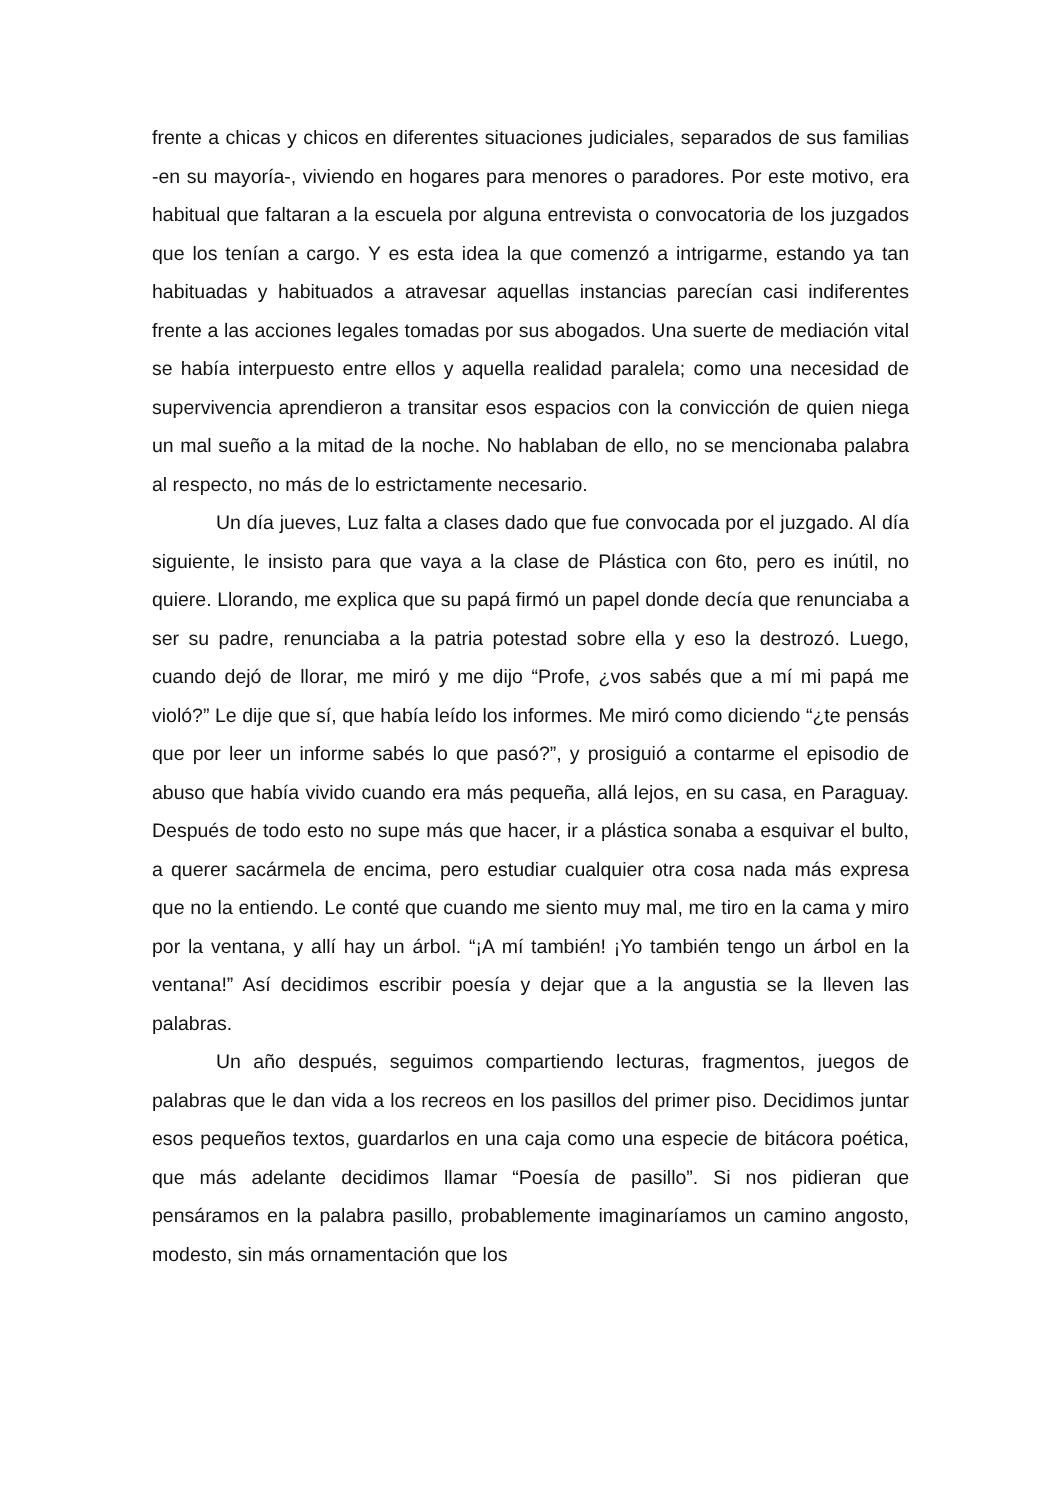frente a chicas y chicos en diferentes situaciones judiciales, separados de sus familias -en su mayoría-, viviendo en hogares para menores o paradores. Por este motivo, era habitual que faltaran a la escuela por alguna entrevista o convocatoria de los juzgados que los tenían a cargo. Y es esta idea la que comenzó a intrigarme, estando ya tan habituadas y habituados a atravesar aquellas instancias parecían casi indiferentes frente a las acciones legales tomadas por sus abogados. Una suerte de mediación vital se había interpuesto entre ellos y aquella realidad paralela; como una necesidad de supervivencia aprendieron a transitar esos espacios con la convicción de quien niega un mal sueño a la mitad de la noche. No hablaban de ello, no se mencionaba palabra al respecto, no más de lo estrictamente necesario.
Un día jueves, Luz falta a clases dado que fue convocada por el juzgado. Al día siguiente, le insisto para que vaya a la clase de Plástica con 6to, pero es inútil, no quiere. Llorando, me explica que su papá firmó un papel donde decía que renunciaba a ser su padre, renunciaba a la patria potestad sobre ella y eso la destrozó. Luego, cuando dejó de llorar, me miró y me dijo “Profe, ¿vos sabés que a mí mi papá me violó?” Le dije que sí, que había leído los informes. Me miró como diciendo “¿te pensás que por leer un informe sabés lo que pasó?”, y prosiguió a contarme el episodio de abuso que había vivido cuando era más pequeña, allá lejos, en su casa, en Paraguay. Después de todo esto no supe más que hacer, ir a plástica sonaba a esquivar el bulto, a querer sacármela de encima, pero estudiar cualquier otra cosa nada más expresa que no la entiendo. Le conté que cuando me siento muy mal, me tiro en la cama y miro por la ventana, y allí hay un árbol. “¡A mí también! ¡Yo también tengo un árbol en la ventana!” Así decidimos escribir poesía y dejar que a la angustia se la lleven las palabras.
Un año después, seguimos compartiendo lecturas, fragmentos, juegos de palabras que le dan vida a los recreos en los pasillos del primer piso. Decidimos juntar esos pequeños textos, guardarlos en una caja como una especie de bitácora poética, que más adelante decidimos llamar “Poesía de pasillo”. Si nos pidieran que pensáramos en la palabra pasillo, probablemente imaginaríamos un camino angosto, modesto, sin más ornamentación que los